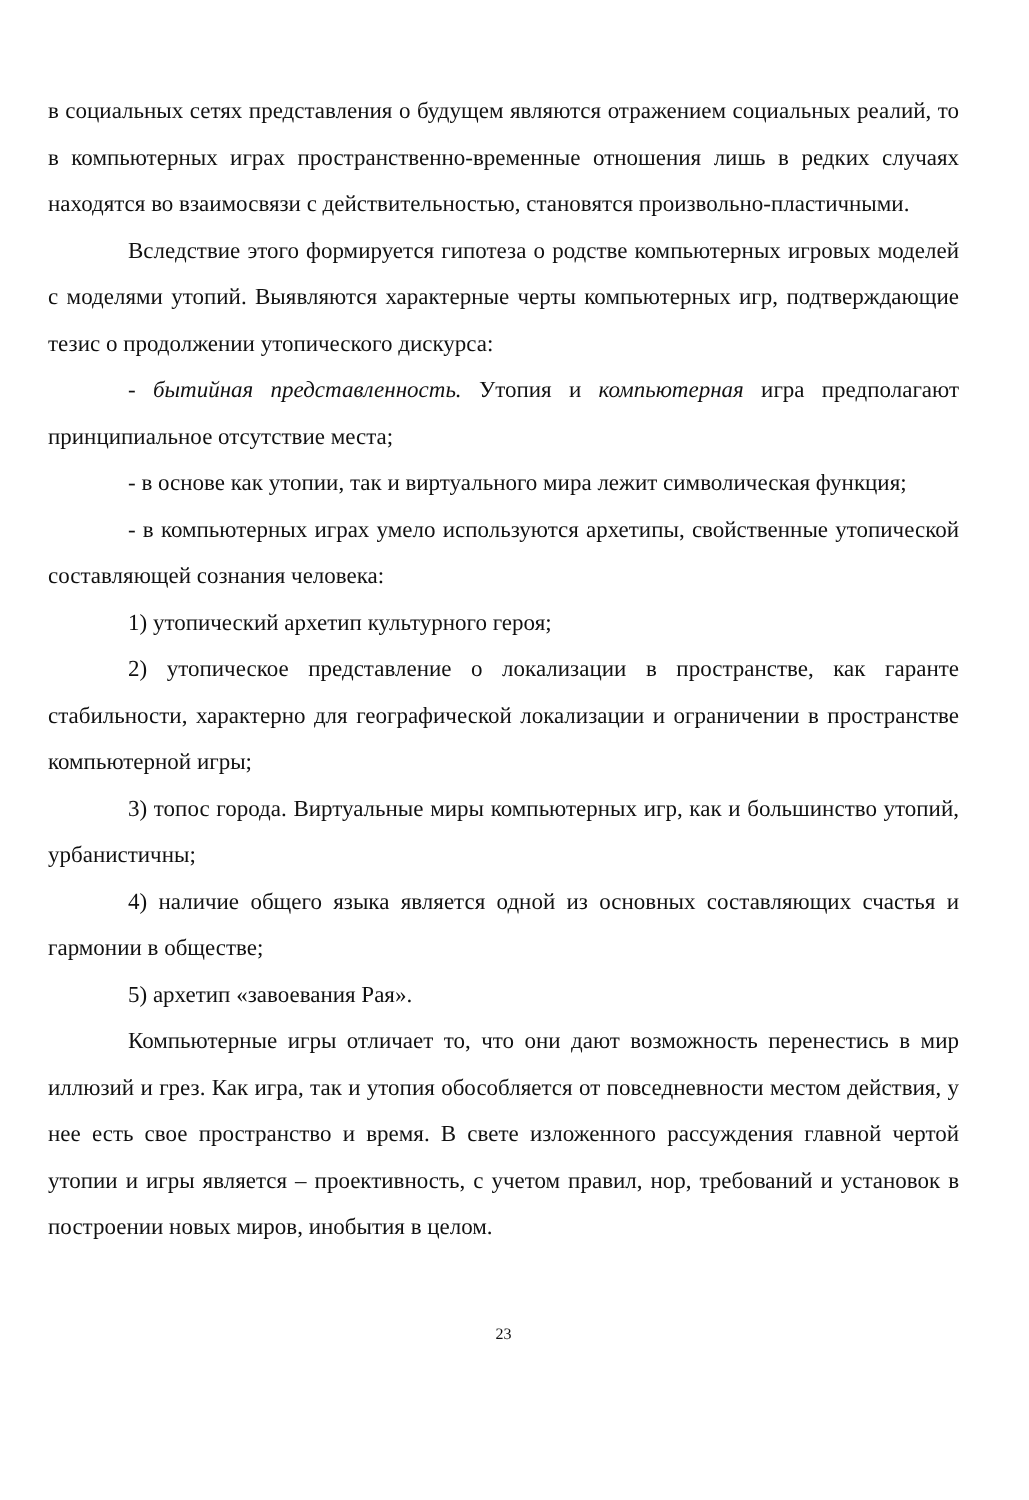в социальных сетях представления о будущем являются отражением социальных реалий, то в компьютерных играх пространственно-временные отношения лишь в редких случаях находятся во взаимосвязи с действительностью, становятся произвольно-пластичными.
Вследствие этого формируется гипотеза о родстве компьютерных игровых моделей с моделями утопий. Выявляются характерные черты компьютерных игр, подтверждающие тезис о продолжении утопического дискурса:
- бытийная представленность. Утопия и компьютерная игра предполагают принципиальное отсутствие места;
- в основе как утопии, так и виртуального мира лежит символическая функция;
- в компьютерных играх умело используются архетипы, свойственные утопической составляющей сознания человека:
1) утопический архетип культурного героя;
2) утопическое представление о локализации в пространстве, как гаранте стабильности, характерно для географической локализации и ограничении в пространстве компьютерной игры;
3) топос города. Виртуальные миры компьютерных игр, как и большинство утопий, урбанистичны;
4) наличие общего языка является одной из основных составляющих счастья и гармонии в обществе;
5) архетип «завоевания Рая».
Компьютерные игры отличает то, что они дают возможность перенестись в мир иллюзий и грез. Как игра, так и утопия обособляется от повседневности местом действия, у нее есть свое пространство и время. В свете изложенного рассуждения главной чертой утопии и игры является – проективность, с учетом правил, нор, требований и установок в построении новых миров, инобытия в целом.
23